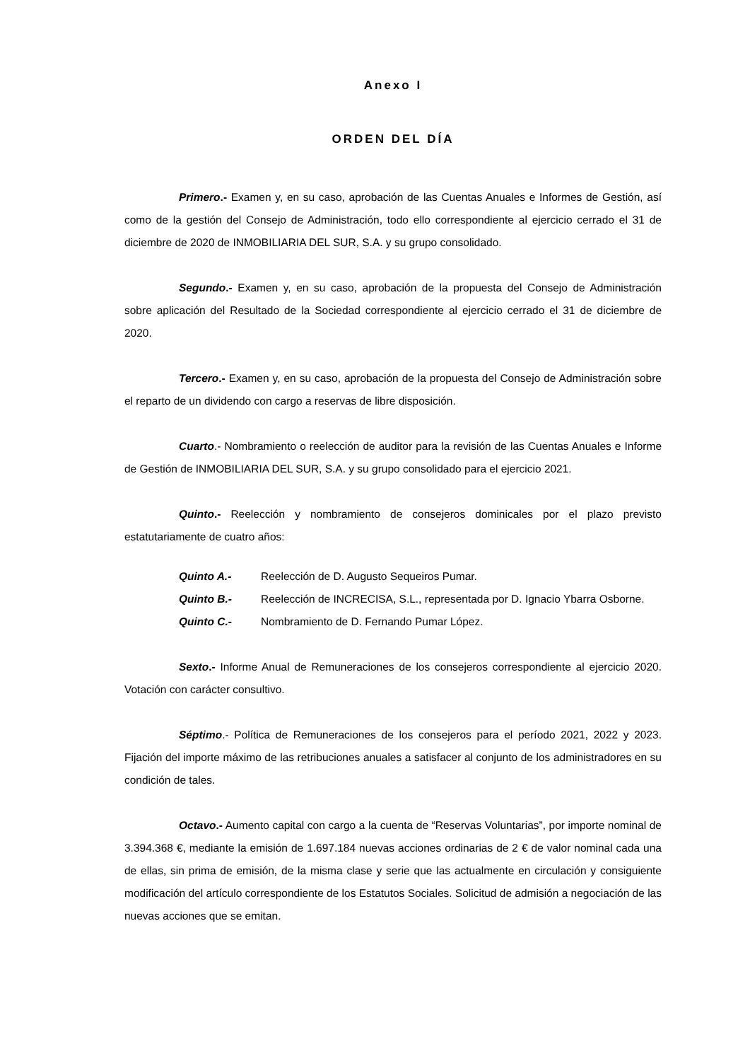Anexo I
ORDEN DEL DÍA
Primero.- Examen y, en su caso, aprobación de las Cuentas Anuales e Informes de Gestión, así como de la gestión del Consejo de Administración, todo ello correspondiente al ejercicio cerrado el 31 de diciembre de 2020 de INMOBILIARIA DEL SUR, S.A. y su grupo consolidado.
Segundo.- Examen y, en su caso, aprobación de la propuesta del Consejo de Administración sobre aplicación del Resultado de la Sociedad correspondiente al ejercicio cerrado el 31 de diciembre de 2020.
Tercero.- Examen y, en su caso, aprobación de la propuesta del Consejo de Administración sobre el reparto de un dividendo con cargo a reservas de libre disposición.
Cuarto.- Nombramiento o reelección de auditor para la revisión de las Cuentas Anuales e Informe de Gestión de INMOBILIARIA DEL SUR, S.A. y su grupo consolidado para el ejercicio 2021.
Quinto.- Reelección y nombramiento de consejeros dominicales por el plazo previsto estatutariamente de cuatro años:
Quinto A.- Reelección de D. Augusto Sequeiros Pumar.
Quinto B.- Reelección de INCRECISA, S.L., representada por D. Ignacio Ybarra Osborne.
Quinto C.- Nombramiento de D. Fernando Pumar López.
Sexto.- Informe Anual de Remuneraciones de los consejeros correspondiente al ejercicio 2020. Votación con carácter consultivo.
Séptimo.- Política de Remuneraciones de los consejeros para el período 2021, 2022 y 2023. Fijación del importe máximo de las retribuciones anuales a satisfacer al conjunto de los administradores en su condición de tales.
Octavo.- Aumento capital con cargo a la cuenta de “Reservas Voluntarias”, por importe nominal de 3.394.368 €, mediante la emisión de 1.697.184 nuevas acciones ordinarias de 2 € de valor nominal cada una de ellas, sin prima de emisión, de la misma clase y serie que las actualmente en circulación y consiguiente modificación del artículo correspondiente de los Estatutos Sociales. Solicitud de admisión a negociación de las nuevas acciones que se emitan.